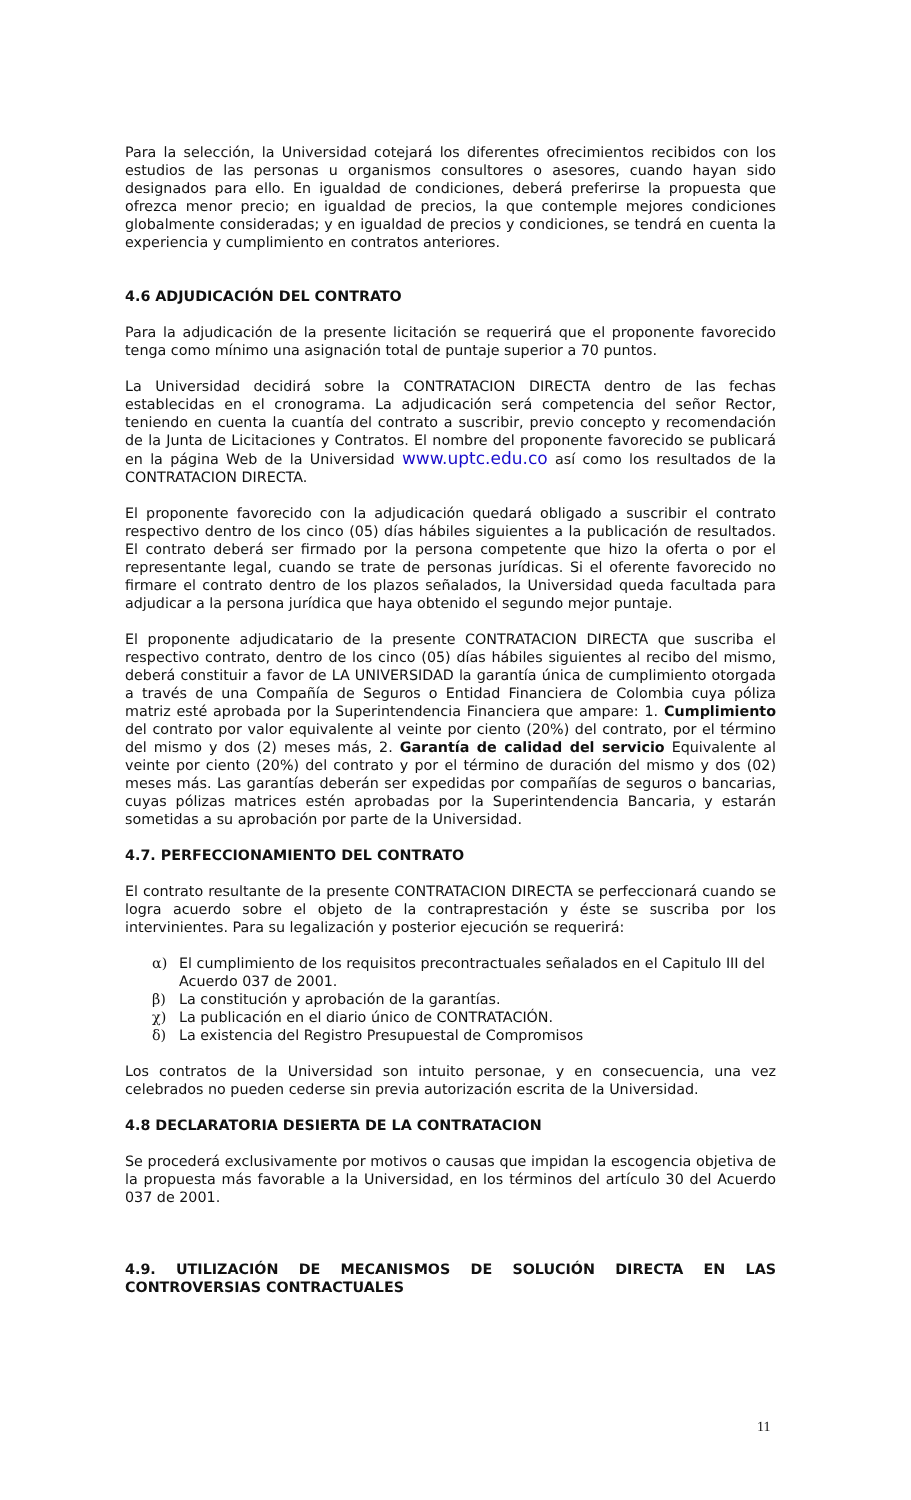Para la selección, la Universidad cotejará los diferentes ofrecimientos recibidos con los estudios de las personas u organismos consultores o asesores, cuando hayan sido designados para ello. En igualdad de condiciones, deberá preferirse la propuesta que ofrezca menor precio; en igualdad de precios, la que contemple mejores condiciones globalmente consideradas; y en igualdad de precios y condiciones, se tendrá en cuenta la experiencia y cumplimiento en contratos anteriores.
4.6 ADJUDICACIÓN DEL CONTRATO
Para la adjudicación de la presente licitación se requerirá que el proponente favorecido tenga como mínimo una asignación total de puntaje superior a 70 puntos.
La Universidad decidirá sobre la CONTRATACION DIRECTA dentro de las fechas establecidas en el cronograma. La adjudicación será competencia del señor Rector, teniendo en cuenta la cuantía del contrato a suscribir, previo concepto y recomendación de la Junta de Licitaciones y Contratos. El nombre del proponente favorecido se publicará en la página Web de la Universidad www.uptc.edu.co así como los resultados de la CONTRATACION DIRECTA.
El proponente favorecido con la adjudicación quedará obligado a suscribir el contrato respectivo dentro de los cinco (05) días hábiles siguientes a la publicación de resultados. El contrato deberá ser firmado por la persona competente que hizo la oferta o por el representante legal, cuando se trate de personas jurídicas. Si el oferente favorecido no firmare el contrato dentro de los plazos señalados, la Universidad queda facultada para adjudicar a la persona jurídica que haya obtenido el segundo mejor puntaje.
El proponente adjudicatario de la presente CONTRATACION DIRECTA que suscriba el respectivo contrato, dentro de los cinco (05) días hábiles siguientes al recibo del mismo, deberá constituir a favor de LA UNIVERSIDAD la garantía única de cumplimiento otorgada a través de una Compañía de Seguros o Entidad Financiera de Colombia cuya póliza matriz esté aprobada por la Superintendencia Financiera que ampare: 1. Cumplimiento del contrato por valor equivalente al veinte por ciento (20%) del contrato, por el término del mismo y dos (2) meses más, 2. Garantía de calidad del servicio Equivalente al veinte por ciento (20%) del contrato y por el término de duración del mismo y dos (02) meses más. Las garantías deberán ser expedidas por compañías de seguros o bancarias, cuyas pólizas matrices estén aprobadas por la Superintendencia Bancaria, y estarán sometidas a su aprobación por parte de la Universidad.
4.7. PERFECCIONAMIENTO DEL CONTRATO
El contrato resultante de la presente CONTRATACION DIRECTA se perfeccionará cuando se logra acuerdo sobre el objeto de la contraprestación y éste se suscriba por los intervinientes. Para su legalización y posterior ejecución se requerirá:
α) El cumplimiento de los requisitos precontractuales señalados en el Capitulo III del Acuerdo 037 de 2001.
β) La constitución y aprobación de la garantías.
χ) La publicación en el diario único de CONTRATACIÓN.
δ) La existencia del Registro Presupuestal de Compromisos
Los contratos de la Universidad son intuito personae, y en consecuencia, una vez celebrados no pueden cederse sin previa autorización escrita de la Universidad.
4.8 DECLARATORIA DESIERTA DE LA CONTRATACION
Se procederá exclusivamente por motivos o causas que impidan la escogencia objetiva de la propuesta más favorable a la Universidad, en los términos del artículo 30 del Acuerdo 037 de 2001.
4.9. UTILIZACIÓN DE MECANISMOS DE SOLUCIÓN DIRECTA EN LAS CONTROVERSIAS CONTRACTUALES
11